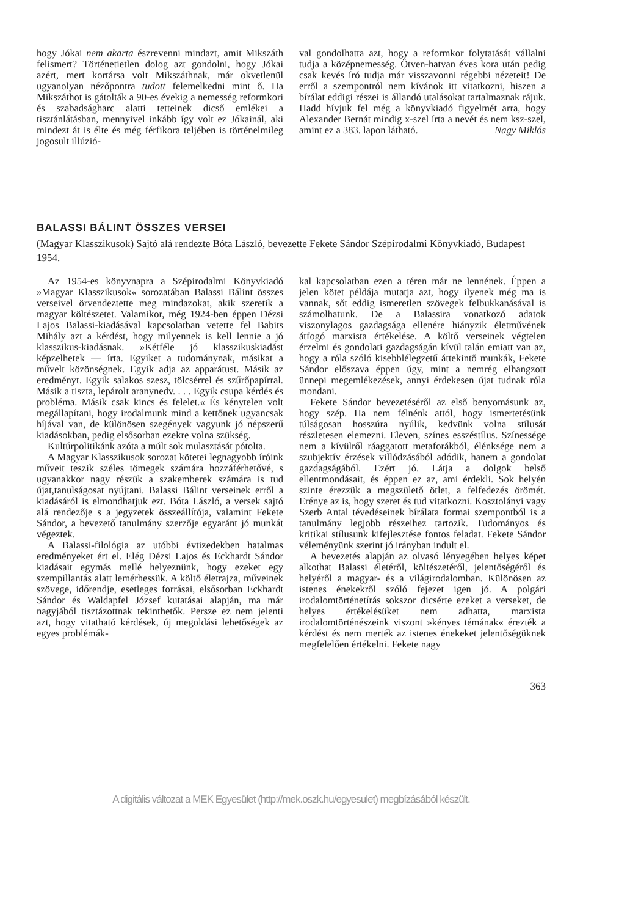hogy Jókai nem akarta észrevenni mindazt, amit Mikszáth felismert? Történetietlen dolog azt gondolni, hogy Jókai azért, mert kortársa volt Mikszáthnak, már okvetlenül ugyanolyan nézőpontra tudott felemelkedni mint ő. Ha Mikszáthot is gátolták a 90-es évekig a nemesség reformkori és szabadságharc alatti tetteinek dicső emlékei a tisztánlátásban, mennyivel inkább így volt ez Jókainál, aki mindezt át is élte és még férfikora teljében is történelmileg jogosult illúzió-
val gondolhatta azt, hogy a reformkor folytatását vállalni tudja a középnemesség. Ötven-hatvan éves kora után pedig csak kevés író tudja már visszavonni régebbi nézeteit! De erről a szempontról nem kívánok itt vitatkozni, hiszen a bírálat eddigi részei is állandó utalásokat tartalmaznak rájuk. Hadd hívjuk fel még a könyvkiadó figyelmét arra, hogy Alexander Bernát mindig x-szel írta a nevét és nem ksz-szel, amint ez a 383. lapon látható. Nagy Miklós
BALASSI BÁLINT ÖSSZES VERSEI
(Magyar Klasszikusok) Sajtó alá rendezte Bóta László, bevezette Fekete Sándor Szépirodalmi Könyvkiadó, Budapest 1954.
Az 1954-es könyvnapra a Szépirodalmi Könyvkiadó »Magyar Klasszikusok« sorozatában Balassi Bálint összes verseivel örvendeztette meg mindazokat, akik szeretik a magyar költészetet. Valamikor, még 1924-ben éppen Dézsi Lajos Balassi-kiadásával kapcsolatban vetette fel Babits Mihály azt a kérdést, hogy milyennek is kell lennie a jó klasszikus-kiadásnak. »Kétféle jó klasszikuskiadást képzelhetek — írta. Egyiket a tudománynak, másikat a művelt közönségnek. Egyik adja az apparátust. Másik az eredményt. Egyik salakos szesz, tölcsérrel és szűrőpapírral. Másik a tiszta, lepárolt aranynedv. . . . Egyik csupa kérdés és probléma. Másik csak kincs és felelet.« És kénytelen volt megállapítani, hogy irodalmunk mind a kettőnek ugyancsak híjával van, de különösen szegények vagyunk jó népszerű kiadásokban, pedig elsősorban ezekre volna szükség.
Kultúrpolitikánk azóta a múlt sok mulasztását pótolta.
A Magyar Klasszikusok sorozat kötetei legnagyobb íróink műveit teszik széles tömegek számára hozzáférhetővé, s ugyanakkor nagy részük a szakemberek számára is tud újat,tanulságosat nyújtani. Balassi Bálint verseinek erről a kiadásáról is elmondhatjuk ezt. Bóta László, a versek sajtó alá rendezője s a jegyzetek összeállítója, valamint Fekete Sándor, a bevezető tanulmány szerzője egyaránt jó munkát végeztek.
A Balassi-filológia az utóbbi évtizedekben hatalmas eredményeket ért el. Elég Dézsi Lajos és Eckhardt Sándor kiadásait egymás mellé helyeznünk, hogy ezeket egy szempillantás alatt lemérhessük. A költő életrajza, műveinek szövege, időrendje, esetleges forrásai, elsősorban Eckhardt Sándor és Waldapfel József kutatásai alapján, ma már nagyjából tisztázottnak tekinthetők. Persze ez nem jelenti azt, hogy vitatható kérdések, új megoldási lehetőségek az egyes problémák-
kal kapcsolatban ezen a téren már ne lennének. Éppen a jelen kötet példája mutatja azt, hogy ilyenek még ma is vannak, sőt eddig ismeretlen szövegek felbukkanásával is számolhatunk. De a Balassira vonatkozó adatok viszonylagos gazdagsága ellenére hiányzik életművének átfogó marxista értékelése. A költő verseinek végtelen érzelmi és gondolati gazdagságán kívül talán emiatt van az, hogy a róla szóló kisebblélegzetű áttekintő munkák, Fekete Sándor előszava éppen úgy, mint a nemrég elhangzott ünnepi megemlékezések, annyi érdekesen újat tudnak róla mondani.
Fekete Sándor bevezetéséről az első benyomásunk az, hogy szép. Ha nem félnénk attól, hogy ismertetésünk túlságosan hosszúra nyúlik, kedvünk volna stílusát részletesen elemezni. Eleven, színes esszéstílus. Színessége nem a kívülről ráaggatott metaforákból, élénksége nem a szubjektív érzések villódzásából adódik, hanem a gondolat gazdagságából. Ezért jó. Látja a dolgok belső ellentmondásait, és éppen ez az, ami érdekli. Sok helyén szinte érezzük a megszülető ötlet, a felfedezés örömét. Erénye az is, hogy szeret és tud vitatkozni. Kosztolányi vagy Szerb Antal tévedéseinek bírálata formai szempontból is a tanulmány legjobb részeihez tartozik. Tudományos és kritikai stílusunk kifejlesztése fontos feladat. Fekete Sándor véleményünk szerint jó irányban indult el.
A bevezetés alapján az olvasó lényegében helyes képet alkothat Balassi életéről, költészetéről, jelentőségéről és helyéről a magyar- és a világirodalomban. Különösen az istenes énekekről szóló fejezet igen jó. A polgári irodalomtörténetírás sokszor dicsérte ezeket a verseket, de helyes értékelésüket nem adhatta, marxista irodalomtörténészeink viszont »kényes témának« érezték a kérdést és nem merték az istenes énekeket jelentőségüknek megfelelően értékelni. Fekete nagy
363
A digitális változat a MEK Egyesület (http://mek.oszk.hu/egyesulet) megbízásából készült.